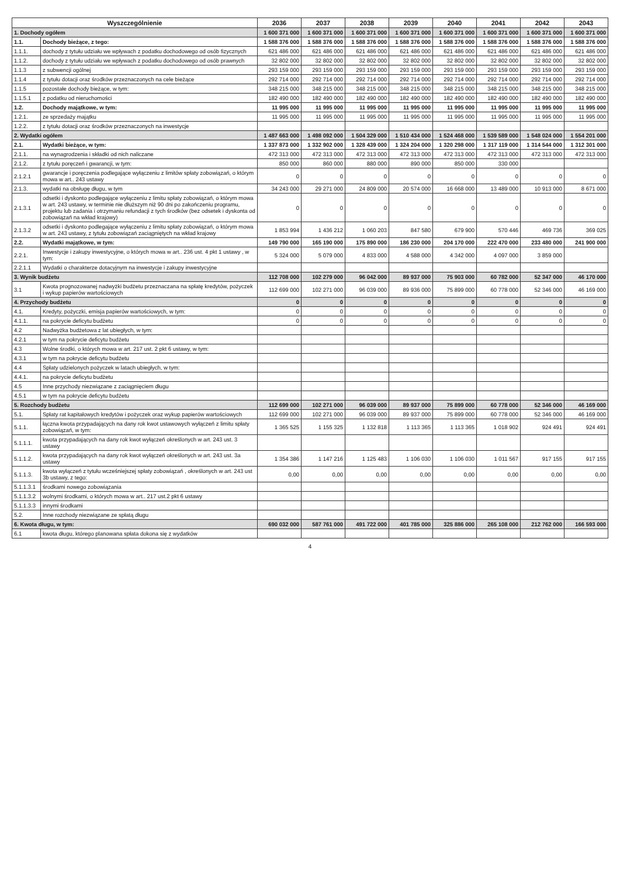| Wyszczególnienie | | 2036 | 2037 | 2038 | 2039 | 2040 | 2041 | 2042 | 2043 |
| --- | --- | --- | --- | --- | --- | --- | --- | --- | --- |
| 1. Dochody ogółem | | 1 600 371 000 | 1 600 371 000 | 1 600 371 000 | 1 600 371 000 | 1 600 371 000 | 1 600 371 000 | 1 600 371 000 | 1 600 371 000 |
| 1.1. | Dochody bieżące, z tego: | 1 588 376 000 | 1 588 376 000 | 1 588 376 000 | 1 588 376 000 | 1 588 376 000 | 1 588 376 000 | 1 588 376 000 | 1 588 376 000 |
| 1.1.1. | dochody z tytułu udziału we wpływach z podatku dochodowego od osób fizycznych | 621 486 000 | 621 486 000 | 621 486 000 | 621 486 000 | 621 486 000 | 621 486 000 | 621 486 000 | 621 486 000 |
| 1.1.2. | dochody z tytułu udziału we wpływach z podatku dochodowego od osób prawnych | 32 802 000 | 32 802 000 | 32 802 000 | 32 802 000 | 32 802 000 | 32 802 000 | 32 802 000 | 32 802 000 |
| 1.1.3 | z subwencji ogólnej | 293 159 000 | 293 159 000 | 293 159 000 | 293 159 000 | 293 159 000 | 293 159 000 | 293 159 000 | 293 159 000 |
| 1.1.4 | z tytułu dotacji oraz środków przeznaczonych na cele bieżące | 292 714 000 | 292 714 000 | 292 714 000 | 292 714 000 | 292 714 000 | 292 714 000 | 292 714 000 | 292 714 000 |
| 1.1.5 | pozostałe dochody bieżące, w tym: | 348 215 000 | 348 215 000 | 348 215 000 | 348 215 000 | 348 215 000 | 348 215 000 | 348 215 000 | 348 215 000 |
| 1.1.5.1 | z podatku od nieruchomości | 182 490 000 | 182 490 000 | 182 490 000 | 182 490 000 | 182 490 000 | 182 490 000 | 182 490 000 | 182 490 000 |
| 1.2. | Dochody majątkowe, w tym: | 11 995 000 | 11 995 000 | 11 995 000 | 11 995 000 | 11 995 000 | 11 995 000 | 11 995 000 | 11 995 000 |
| 1.2.1. | ze sprzedaży majątku | 11 995 000 | 11 995 000 | 11 995 000 | 11 995 000 | 11 995 000 | 11 995 000 | 11 995 000 | 11 995 000 |
| 1.2.2. | z tytułu dotacji oraz środków przeznaczonych na inwestycje | | | | | | | | |
| 2. Wydatki ogółem | | 1 487 663 000 | 1 498 092 000 | 1 504 329 000 | 1 510 434 000 | 1 524 468 000 | 1 539 589 000 | 1 548 024 000 | 1 554 201 000 |
| 2.1. | Wydatki bieżące, w tym: | 1 337 873 000 | 1 332 902 000 | 1 328 439 000 | 1 324 204 000 | 1 320 298 000 | 1 317 119 000 | 1 314 544 000 | 1 312 301 000 |
| 2.1.1. | na wynagrodzenia i składki od nich naliczane | 472 313 000 | 472 313 000 | 472 313 000 | 472 313 000 | 472 313 000 | 472 313 000 | 472 313 000 | 472 313 000 |
| 2.1.2. | z tytułu poręczeń i gwarancji, w tym: | 850 000 | 860 000 | 880 000 | 890 000 | 850 000 | 330 000 | | |
| 2.1.2.1 | gwarancje i poręczenia podlegające wyłączeniu z limitów spłaty zobowiązań, o którym mowa w art.. 243 ustawy | 0 | 0 | 0 | 0 | 0 | 0 | 0 | 0 |
| 2.1.3. | wydatki na obsługę długu, w tym | 34 243 000 | 29 271 000 | 24 809 000 | 20 574 000 | 16 668 000 | 13 489 000 | 10 913 000 | 8 671 000 |
| 2.1.3.1 | odsetki i dyskonto podlegające wyłączeniu z limitu spłaty zobowiązań, o którym mowa w art. 243 ustawy, w terminie nie dłuższym niż 90 dni po zakończeniu programu, projektu lub zadania i otrzymaniu refundacji z tych środków (bez odsetek i dyskonta od zobowiązań na wkład krajowy) | 0 | 0 | 0 | 0 | 0 | 0 | 0 | 0 |
| 2.1.3.2 | odsetki i dyskonto podlegające wyłączeniu z limitu spłaty zobowiązań, o którym mowa w art. 243 ustawy, z tytułu zobowiązań zaciągniętych na wkład krajowy | 1 853 994 | 1 436 212 | 1 060 203 | 847 580 | 679 900 | 570 446 | 469 736 | 369 025 |
| 2.2. | Wydatki majątkowe, w tym: | 149 790 000 | 165 190 000 | 175 890 000 | 186 230 000 | 204 170 000 | 222 470 000 | 233 480 000 | 241 900 000 |
| 2.2.1. | Inwestycje i zakupy inwestycyjne, o których mowa w art.. 236 ust. 4 pkt 1 ustawy , w tym: | 5 324 000 | 5 079 000 | 4 833 000 | 4 588 000 | 4 342 000 | 4 097 000 | 3 859 000 | |
| 2.2.1.1 | Wydatki o charakterze dotacyjnym na inwestycje i zakupy inwestycyjne | | | | | | | | |
| 3. Wynik budżetu | | 112 708 000 | 102 279 000 | 96 042 000 | 89 937 000 | 75 903 000 | 60 782 000 | 52 347 000 | 46 170 000 |
| 3.1 | Kwota prognozowanej nadwyżki budżetu przeznaczana na spłatę kredytów, pożyczek i wykup papierów wartościowych | 112 699 000 | 102 271 000 | 96 039 000 | 89 936 000 | 75 899 000 | 60 778 000 | 52 346 000 | 46 169 000 |
| 4. Przychody budżetu | | 0 | 0 | 0 | 0 | 0 | 0 | 0 | 0 |
| 4.1. | Kredyty, pożyczki, emisja papierów wartościowych, w tym: | 0 | 0 | 0 | 0 | 0 | 0 | 0 | 0 |
| 4.1.1. | na pokrycie deficytu budżetu | 0 | 0 | 0 | 0 | 0 | 0 | 0 | 0 |
| 4.2 | Nadwyżka budżetowa z lat ubiegłych, w tym: | | | | | | | | |
| 4.2.1 | w tym na pokrycie deficytu budżetu | | | | | | | | |
| 4.3 | Wolne środki, o których mowa w art. 217 ust. 2 pkt 6 ustawy, w tym: | | | | | | | | |
| 4.3.1 | w tym na pokrycie deficytu budżetu | | | | | | | | |
| 4.4 | Spłaty udzielonych pożyczek w latach ubiegłych, w tym: | | | | | | | | |
| 4.4.1. | na pokrycie deficytu budżetu | | | | | | | | |
| 4.5 | Inne przychody niezwiązane z zaciągnięciem długu | | | | | | | | |
| 4.5.1 | w tym na pokrycie deficytu budżetu | | | | | | | | |
| 5. Rozchody budżetu | | 112 699 000 | 102 271 000 | 96 039 000 | 89 937 000 | 75 899 000 | 60 778 000 | 52 346 000 | 46 169 000 |
| 5.1. | Spłaty rat kapitałowych kredytów i pożyczek oraz wykup papierów wartościowych | 112 699 000 | 102 271 000 | 96 039 000 | 89 937 000 | 75 899 000 | 60 778 000 | 52 346 000 | 46 169 000 |
| 5.1.1. | łączna kwota przypadających na dany rok kwot ustawowych wyłączeń z limitu spłaty zobowiązań, w tym: | 1 365 525 | 1 155 325 | 1 132 818 | 1 113 365 | 1 113 365 | 1 018 902 | 924 491 | 924 491 |
| 5.1.1.1. | kwota przypadających na dany rok kwot wyłączeń określonych w art. 243 ust. 3 ustawy | | | | | | | | |
| 5.1.1.2. | kwota przypadających na dany rok kwot wyłączeń określonych w art. 243 ust. 3a ustawy | 1 354 386 | 1 147 216 | 1 125 483 | 1 106 030 | 1 106 030 | 1 011 567 | 917 155 | 917 155 |
| 5.1.1.3. | kwota wyłączeń z tytułu wcześniejszej spłaty zobowiązań , określonych w art. 243 ust 3b ustawy, z tego: | 0,00 | 0,00 | 0,00 | 0,00 | 0,00 | 0,00 | 0,00 | 0,00 |
| 5.1.1.3.1 | środkami nowego zobowiązania | | | | | | | | |
| 5.1.1.3.2 | wolnymi środkami, o których mowa w art.. 217 ust.2 pkt 6 ustawy | | | | | | | | |
| 5.1.1.3.3 | innymi środkami | | | | | | | | |
| 5.2. | Inne rozchody niezwiązane ze spłatą długu | | | | | | | | |
| 6. Kwota długu, w tym: | | 690 032 000 | 587 761 000 | 491 722 000 | 401 785 000 | 325 886 000 | 265 108 000 | 212 762 000 | 166 593 000 |
| 6.1 | kwota długu, którego planowana spłata dokona się z wydatków | | | | | | | | |
4